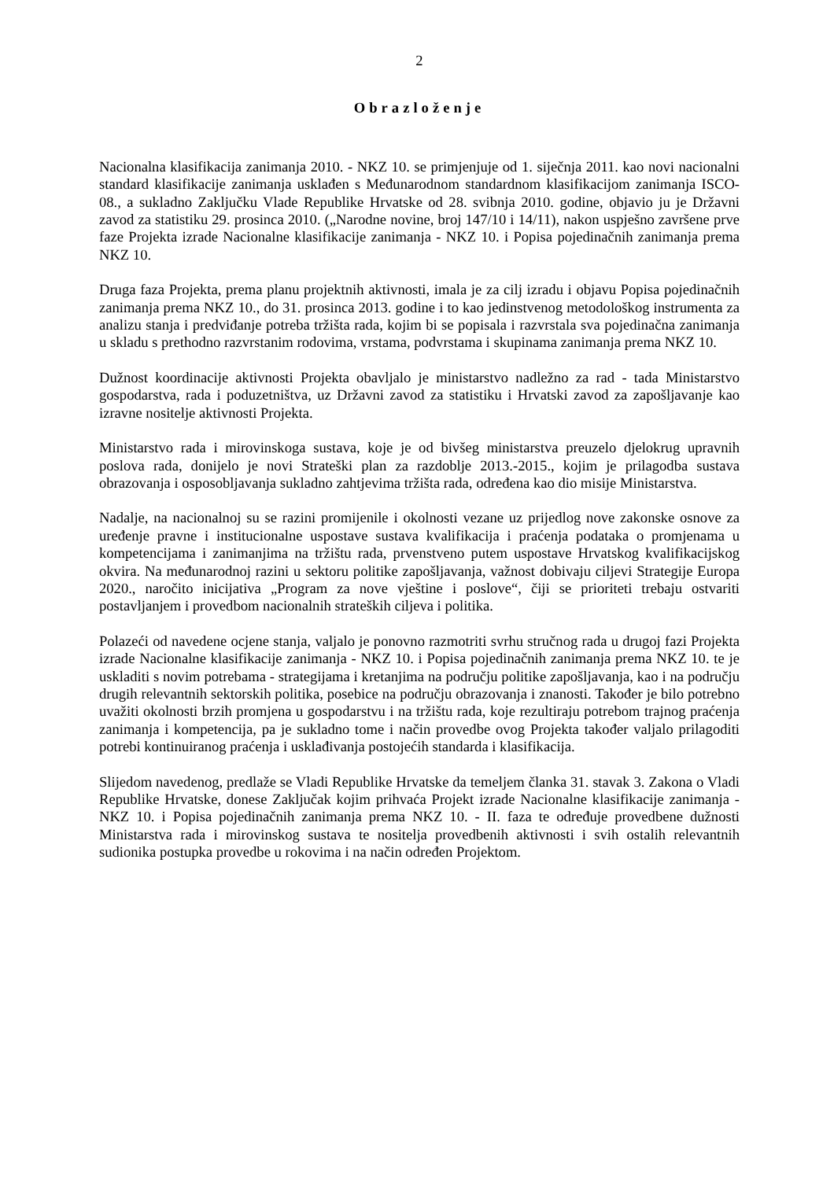2
Obrazloženje
Nacionalna klasifikacija zanimanja 2010. - NKZ 10. se primjenjuje od 1. siječnja 2011. kao novi nacionalni standard klasifikacije zanimanja usklađen s Međunarodnom standardnom klasifikacijom zanimanja ISCO-08., a sukladno Zaključku Vlade Republike Hrvatske od 28. svibnja 2010. godine, objavio ju je Državni zavod za statistiku 29. prosinca 2010. („Narodne novine, broj 147/10 i 14/11), nakon uspješno završene prve faze Projekta izrade Nacionalne klasifikacije zanimanja - NKZ 10. i Popisa pojedinačnih zanimanja prema NKZ 10.
Druga faza Projekta, prema planu projektnih aktivnosti, imala je za cilj izradu i objavu Popisa pojedinačnih zanimanja prema NKZ 10., do 31. prosinca 2013. godine i to kao jedinstvenog metodološkog instrumenta za analizu stanja i predviđanje potreba tržišta rada, kojim bi se popisala i razvrstala sva pojedinačna zanimanja u skladu s prethodno razvrstanim rodovima, vrstama, podvrstama i skupinama zanimanja prema NKZ 10.
Dužnost koordinacije aktivnosti Projekta obavljalo je ministarstvo nadležno za rad - tada Ministarstvo gospodarstva, rada i poduzetništva, uz Državni zavod za statistiku i Hrvatski zavod za zapošljavanje kao izravne nositelje aktivnosti Projekta.
Ministarstvo rada i mirovinskoga sustava, koje je od bivšeg ministarstva preuzelo djelokrug upravnih poslova rada, donijelo je novi Strateški plan za razdoblje 2013.-2015., kojim je prilagodba sustava obrazovanja i osposobljavanja sukladno zahtjevima tržišta rada, određena kao dio misije Ministarstva.
Nadalje, na nacionalnoj su se razini promijenile i okolnosti vezane uz prijedlog nove zakonske osnove za uređenje pravne i institucionalne uspostave sustava kvalifikacija i praćenja podataka o promjenama u kompetencijama i zanimanjima na tržištu rada, prvenstveno putem uspostave Hrvatskog kvalifikacijskog okvira. Na međunarodnoj razini u sektoru politike zapošljavanja, važnost dobivaju ciljevi Strategije Europa 2020., naročito inicijativa „Program za nove vještine i poslove“, čiji se prioriteti trebaju ostvariti postavljanjem i provedbom nacionalnih strateških ciljeva i politika.
Polazeći od navedene ocjene stanja, valjalo je ponovno razmotriti svrhu stručnog rada u drugoj fazi Projekta izrade Nacionalne klasifikacije zanimanja - NKZ 10. i Popisa pojedinačnih zanimanja prema NKZ 10. te je uskladiti s novim potrebama - strategijama i kretanjima na području politike zapošljavanja, kao i na području drugih relevantnih sektorskih politika, posebice na području obrazovanja i znanosti. Također je bilo potrebno uvažiti okolnosti brzih promjena u gospodarstvu i na tržištu rada, koje rezultiraju potrebom trajnog praćenja zanimanja i kompetencija, pa je sukladno tome i način provedbe ovog Projekta također valjalo prilagoditi potrebi kontinuiranog praćenja i usklađivanja postojećih standarda i klasifikacija.
Slijedom navedenog, predlaže se Vladi Republike Hrvatske da temeljem članka 31. stavak 3. Zakona o Vladi Republike Hrvatske, donese Zaključak kojim prihvaća Projekt izrade Nacionalne klasifikacije zanimanja - NKZ 10. i Popisa pojedinačnih zanimanja prema NKZ 10. - II. faza te određuje provedbene dužnosti Ministarstva rada i mirovinskog sustava te nositelja provedbenih aktivnosti i svih ostalih relevantnih sudionika postupka provedbe u rokovima i na način određen Projektom.